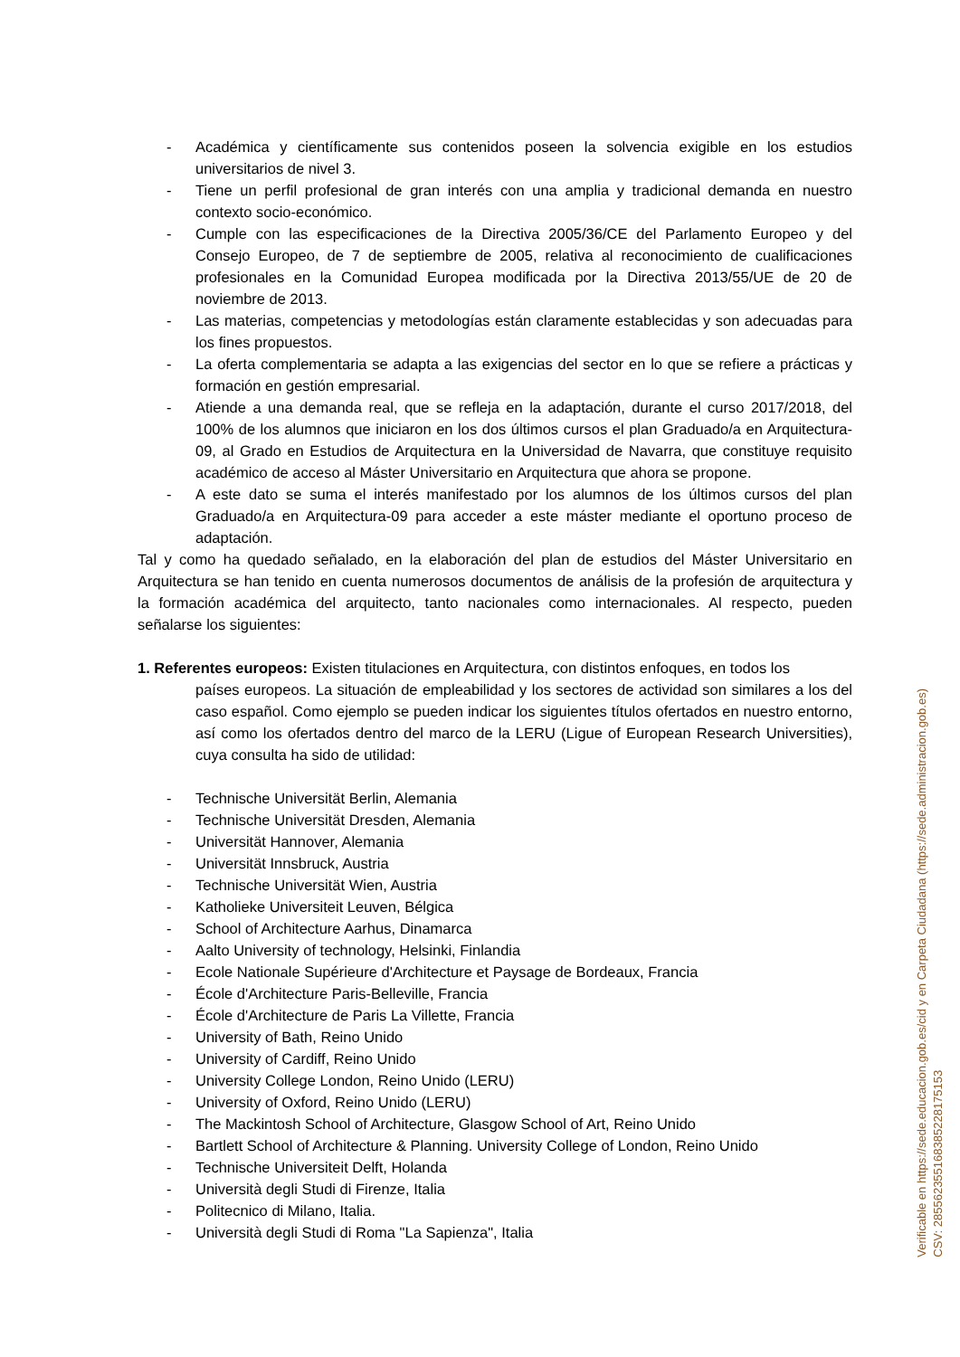- Académica y científicamente sus contenidos poseen la solvencia exigible en los estudios universitarios de nivel 3.
- Tiene un perfil profesional de gran interés con una amplia y tradicional demanda en nuestro contexto socio-económico.
- Cumple con las especificaciones de la Directiva 2005/36/CE del Parlamento Europeo y del Consejo Europeo, de 7 de septiembre de 2005, relativa al reconocimiento de cualificaciones profesionales en la Comunidad Europea modificada por la Directiva 2013/55/UE de 20 de noviembre de 2013.
- Las materias, competencias y metodologías están claramente establecidas y son adecuadas para los fines propuestos.
- La oferta complementaria se adapta a las exigencias del sector en lo que se refiere a prácticas y formación en gestión empresarial.
- Atiende a una demanda real, que se refleja en la adaptación, durante el curso 2017/2018, del 100% de los alumnos que iniciaron en los dos últimos cursos el plan Graduado/a en Arquitectura-09, al Grado en Estudios de Arquitectura en la Universidad de Navarra, que constituye requisito académico de acceso al Máster Universitario en Arquitectura que ahora se propone.
- A este dato se suma el interés manifestado por los alumnos de los últimos cursos del plan Graduado/a en Arquitectura-09 para acceder a este máster mediante el oportuno proceso de adaptación.
Tal y como ha quedado señalado, en la elaboración del plan de estudios del Máster Universitario en Arquitectura se han tenido en cuenta numerosos documentos de análisis de la profesión de arquitectura y la formación académica del arquitecto, tanto nacionales como internacionales. Al respecto, pueden señalarse los siguientes:
1. Referentes europeos: Existen titulaciones en Arquitectura, con distintos enfoques, en todos los
países europeos. La situación de empleabilidad y los sectores de actividad son similares a los del caso español. Como ejemplo se pueden indicar los siguientes títulos ofertados en nuestro entorno, así como los ofertados dentro del marco de la LERU (Ligue of European Research Universities), cuya consulta ha sido de utilidad:
- Technische Universität Berlin, Alemania
- Technische Universität Dresden, Alemania
- Universität Hannover, Alemania
- Universität Innsbruck, Austria
- Technische Universität Wien, Austria
- Katholieke Universiteit Leuven, Bélgica
- School of Architecture Aarhus, Dinamarca
- Aalto University of technology, Helsinki, Finlandia
- Ecole Nationale Supérieure d'Architecture et Paysage de Bordeaux, Francia
- École d'Architecture Paris-Belleville, Francia
- École d'Architecture de Paris La Villette, Francia
- University of Bath, Reino Unido
- University of Cardiff, Reino Unido
- University College London, Reino Unido (LERU)
- University of Oxford, Reino Unido (LERU)
- The Mackintosh School of Architecture, Glasgow School of Art, Reino Unido
- Bartlett School of Architecture & Planning. University College of London, Reino Unido
- Technische Universiteit Delft, Holanda
- Università degli Studi di Firenze, Italia
- Politecnico di Milano, Italia.
- Università degli Studi di Roma "La Sapienza", Italia
Verificable en https://sede.educacion.gob.es/cid y en Carpeta Ciudadana (https://sede.administracion.gob.es)
CSV: 285562355168385228175153